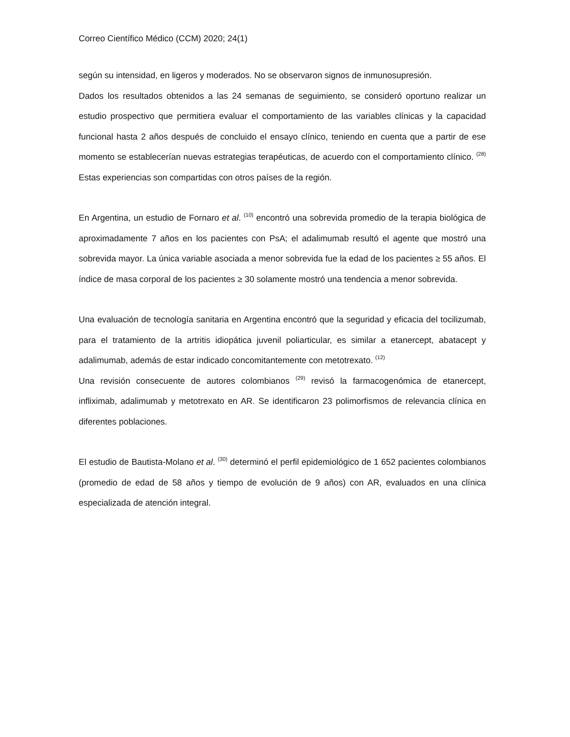Correo Científico Médico (CCM) 2020; 24(1)
según su intensidad, en ligeros y moderados. No se observaron signos de inmunosupresión.
Dados los resultados obtenidos a las 24 semanas de seguimiento, se consideró oportuno realizar un estudio prospectivo que permitiera evaluar el comportamiento de las variables clínicas y la capacidad funcional hasta 2 años después de concluido el ensayo clínico, teniendo en cuenta que a partir de ese momento se establecerían nuevas estrategias terapéuticas, de acuerdo con el comportamiento clínico. <sup>(28)</sup> Estas experiencias son compartidas con otros países de la región.
En Argentina, un estudio de Fornaro et al. <sup>(10)</sup> encontró una sobrevida promedio de la terapia biológica de aproximadamente 7 años en los pacientes con PsA; el adalimumab resultó el agente que mostró una sobrevida mayor. La única variable asociada a menor sobrevida fue la edad de los pacientes ≥ 55 años. El índice de masa corporal de los pacientes ≥ 30 solamente mostró una tendencia a menor sobrevida.
Una evaluación de tecnología sanitaria en Argentina encontró que la seguridad y eficacia del tocilizumab, para el tratamiento de la artritis idiopática juvenil poliarticular, es similar a etanercept, abatacept y adalimumab, además de estar indicado concomitantemente con metotrexato. <sup>(12)</sup>
Una revisión consecuente de autores colombianos <sup>(29)</sup> revisó la farmacogenómica de etanercept, infliximab, adalimumab y metotrexato en AR. Se identificaron 23 polimorfismos de relevancia clínica en diferentes poblaciones.
El estudio de Bautista-Molano et al. <sup>(30)</sup> determinó el perfil epidemiológico de 1 652 pacientes colombianos (promedio de edad de 58 años y tiempo de evolución de 9 años) con AR, evaluados en una clínica especializada de atención integral.